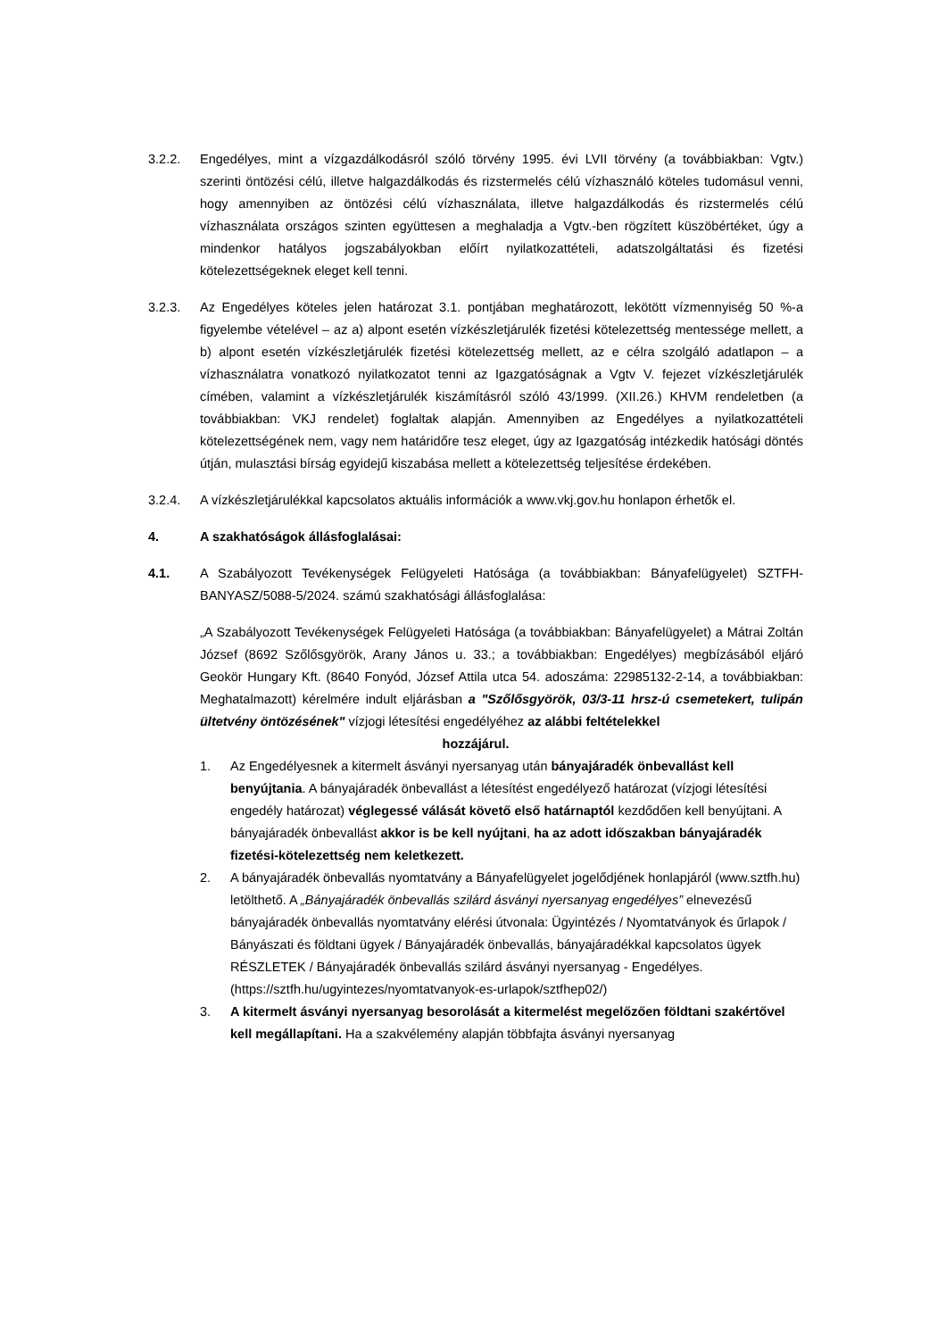3.2.2. Engedélyes, mint a vízgazdálkodásról szóló törvény 1995. évi LVII törvény (a továbbiakban: Vgtv.) szerinti öntözési célú, illetve halgazdálkodás és rizstermelés célú vízhasználó köteles tudomásul venni, hogy amennyiben az öntözési célú vízhasználata, illetve halgazdálkodás és rizstermelés célú vízhasználata országos szinten együttesen a meghaladja a Vgtv.-ben rögzített küszöbértéket, úgy a mindenkor hatályos jogszabályokban előírt nyilatkozattételi, adatszolgáltatási és fizetési kötelezettségeknek eleget kell tenni.
3.2.3. Az Engedélyes köteles jelen határozat 3.1. pontjában meghatározott, lekötött vízmennyiség 50 %-a figyelembe vételével – az a) alpont esetén vízkészletjárulék fizetési kötelezettség mentessége mellett, a b) alpont esetén vízkészletjárulék fizetési kötelezettség mellett, az e célra szolgáló adatlapon – a vízhasználatra vonatkozó nyilatkozatot tenni az Igazgatóságnak a Vgtv V. fejezet vízkészletjárulék címében, valamint a vízkészletjárulék kiszámításról szóló 43/1999. (XII.26.) KHVM rendeletben (a továbbiakban: VKJ rendelet) foglaltak alapján. Amennyiben az Engedélyes a nyilatkozattételi kötelezettségének nem, vagy nem határidőre tesz eleget, úgy az Igazgatóság intézkedik hatósági döntés útján, mulasztási bírság egyidejű kiszabása mellett a kötelezettség teljesítése érdekében.
3.2.4. A vízkészletjárulékkal kapcsolatos aktuális információk a www.vkj.gov.hu honlapon érhetők el.
4. A szakhatóságok állásfoglalásai:
4.1. A Szabályozott Tevékenységek Felügyeleti Hatósága (a továbbiakban: Bányafelügyelet) SZTFH-BANYASZ/5088-5/2024. számú szakhatósági állásfoglalása:
„A Szabályozott Tevékenységek Felügyeleti Hatósága (a továbbiakban: Bányafelügyelet) a Mátrai Zoltán József (8692 Szőlősgyörök, Arany János u. 33.; a továbbiakban: Engedélyes) megbízásából eljáró Geokör Hungary Kft. (8640 Fonyód, József Attila utca 54. adoszáma: 22985132-2-14, a továbbiakban: Meghatalmazott) kérelmére indult eljárásban a "Szőlősgyörök, 03/3-11 hrsz-ú csemetekert, tulipán ültetvény öntözésének" vízjogi létesítési engedélyéhez az alábbi feltételekkel
hozzájárul.
1. Az Engedélyesnek a kitermelt ásványi nyersanyag után bányajáradék önbevallást kell benyújtania. A bányajáradék önbevallást a létesítést engedélyező határozat (vízjogi létesítési engedély határozat) véglegessé válását követő első határnaptól kezdődően kell benyújtani. A bányajáradék önbevallást akkor is be kell nyújtani, ha az adott időszakban bányajáradék fizetési-kötelezettség nem keletkezett.
2. A bányajáradék önbevallás nyomtatvány a Bányafelügyelet jogelődjének honlapjáról (www.sztfh.hu) letölthető. A „Bányajáradék önbevallás szilárd ásványi nyersanyag engedélyes” elnevezésű bányajáradék önbevallás nyomtatvány elérési útvonala: Ügyintézés / Nyomtatványok és űrlapok / Bányászati és földtani ügyek / Bányajáradék önbevallás, bányajáradékkal kapcsolatos ügyek RÉSZLETEK / Bányajáradék önbevallás szilárd ásványi nyersanyag - Engedélyes. (https://sztfh.hu/ugyintezes/nyomtatvanyok-es-urlapok/sztfhep02/)
3. A kitermelt ásványi nyersanyag besorolását a kitermelést megelőzően földtani szakértővel kell megállapítani. Ha a szakvélemény alapján többfajta ásványi nyersanyag